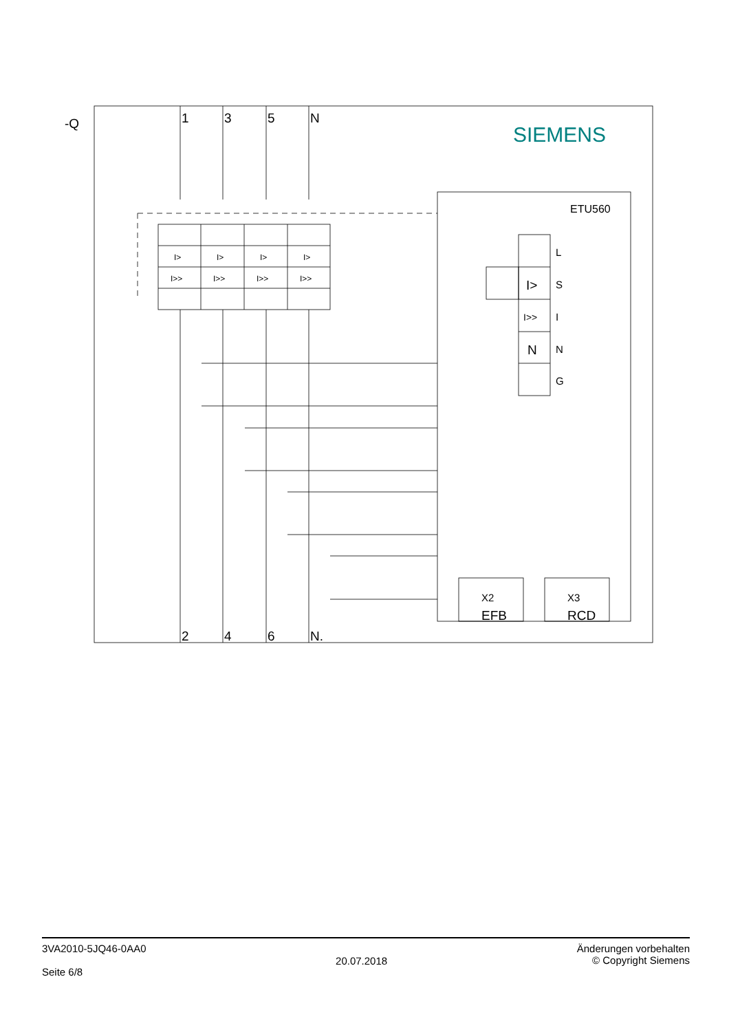-Q
1
3
5
N
2
4
6
N.
SIEMENS
ETU560
L
S
I
N
G
I>
I>>
N
X2
EFB
X3
RCD
I>
I>
I>
I>
I>>
I>>
I>>
I>>
3VA2010-5JQ46-0AA0
Seite 6/8
20.07.2018
Änderungen vorbehalten
© Copyright Siemens